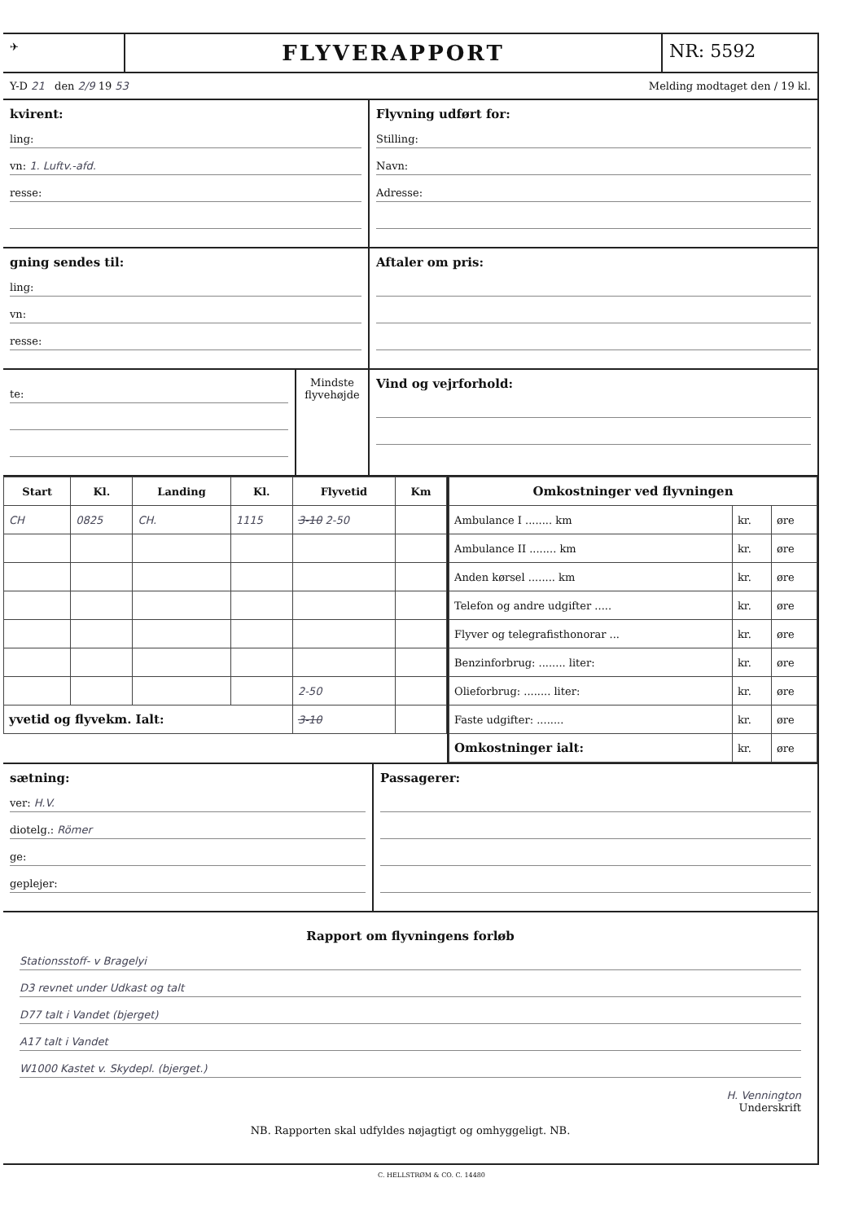✈
FLYVERAPPORT
NR: 5592
Y-D 21 den 2/9 19 53 Melding modtaget den / 19 kl.
kvirent:
ling:
vn: 1. Luftv.-afd.
resse:
Flyvning udført for:
Stilling:
Navn:
Adresse:
gning sendes til:
ling:
vn:
resse:
Aftaler om pris:
te:
Mindste flyvehøjde
Vind og vejrforhold:
| Start | Kl. | Landing | Kl. | Flyvetid | Km |
| --- | --- | --- | --- | --- | --- |
| CH | 0825 | CH. | 1115 | 3-10 2-50 | |
| | | | | 2-50 | |
| yvetid og flyvekm. Ialt: | | | | 3-10 | |
| Omkostninger ved flyvningen | | |
| --- | --- | --- |
| Ambulance I ........ km | kr. | øre |
| Ambulance II ........ km | kr. | øre |
| Anden kørsel ........ km | kr. | øre |
| Telefon og andre udgifter ..... | kr. | øre |
| Flyver og telegrafisthonorar ... | kr. | øre |
| Benzinforbrug: ........ liter: | kr. | øre |
| Olieforbrug: ........ liter: | kr. | øre |
| Faste udgifter: ........ | kr. | øre |
| Omkostninger ialt: | kr. | øre |
sætning:
ver: H.V.
diotelg.: Römer
ge:
geplejer:
Passagerer:
Rapport om flyvningens forløb
Stationsstoff- v Bragelyi
D3 revnet under Udkast og talt
D77 talt i Vandet (bjerget)
A17 talt i Vandet
W1000 Kastet v. Skydepl. (bjerget.)
H. Vennington
Underskrift
NB. Rapporten skal udfyldes nøjagtigt og omhyggeligt. NB.
C. HELLSTRØM & CO. C. 14480